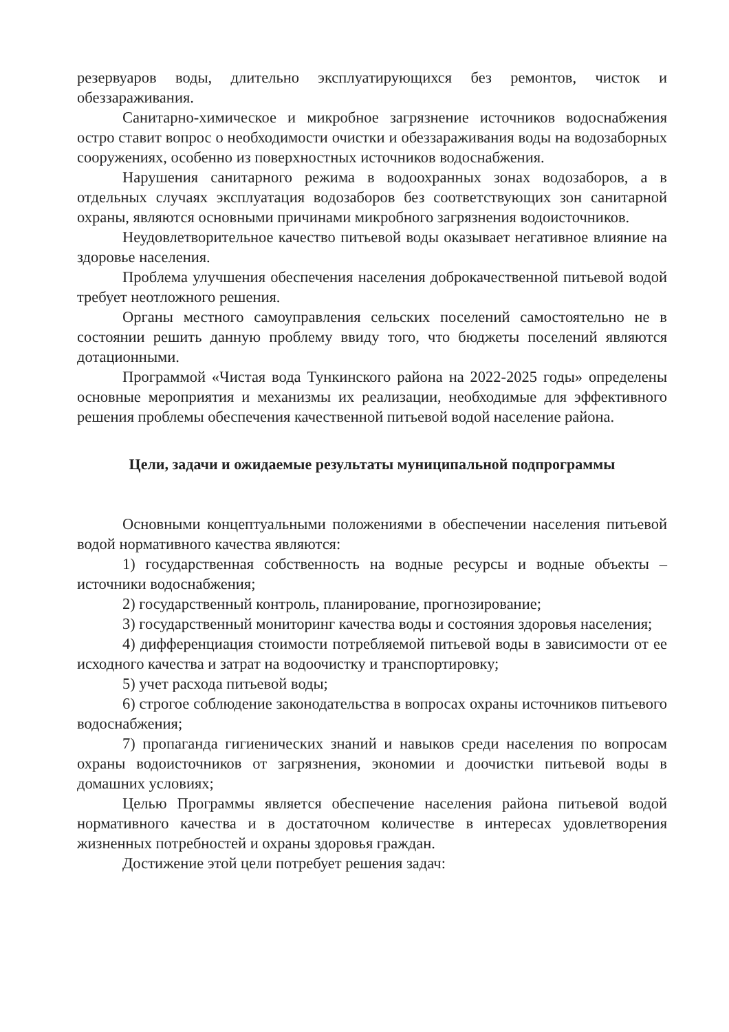резервуаров воды, длительно эксплуатирующихся без ремонтов, чисток и обеззараживания.
Санитарно-химическое и микробное загрязнение источников водоснабжения остро ставит вопрос о необходимости очистки и обеззараживания воды на водозаборных сооружениях, особенно из поверхностных источников водоснабжения.
Нарушения санитарного режима в водоохранных зонах водозаборов, а в отдельных случаях эксплуатация водозаборов без соответствующих зон санитарной охраны, являются основными причинами микробного загрязнения водоисточников.
Неудовлетворительное качество питьевой воды оказывает негативное влияние на здоровье населения.
Проблема улучшения обеспечения населения доброкачественной питьевой водой требует неотложного решения.
Органы местного самоуправления сельских поселений самостоятельно не в состоянии решить данную проблему ввиду того, что бюджеты поселений являются дотационными.
Программой «Чистая вода Тункинского района на 2022-2025 годы» определены основные мероприятия и механизмы их реализации, необходимые для эффективного решения проблемы обеспечения качественной питьевой водой население района.
Цели, задачи и ожидаемые результаты муниципальной подпрограммы
Основными концептуальными положениями в обеспечении населения питьевой водой нормативного качества являются:
1) государственная собственность на водные ресурсы и водные объекты – источники водоснабжения;
2) государственный контроль, планирование, прогнозирование;
3) государственный мониторинг качества воды и состояния здоровья населения;
4) дифференциация стоимости потребляемой питьевой воды в зависимости от ее исходного качества и затрат на водоочистку и транспортировку;
5) учет расхода питьевой воды;
6) строгое соблюдение законодательства в вопросах охраны источников питьевого водоснабжения;
7) пропаганда гигиенических знаний и навыков среди населения по вопросам охраны водоисточников от загрязнения, экономии и доочистки питьевой воды в домашних условиях;
Целью Программы является обеспечение населения района питьевой водой нормативного качества и в достаточном количестве в интересах удовлетворения жизненных потребностей и охраны здоровья граждан.
Достижение этой цели потребует решения задач: